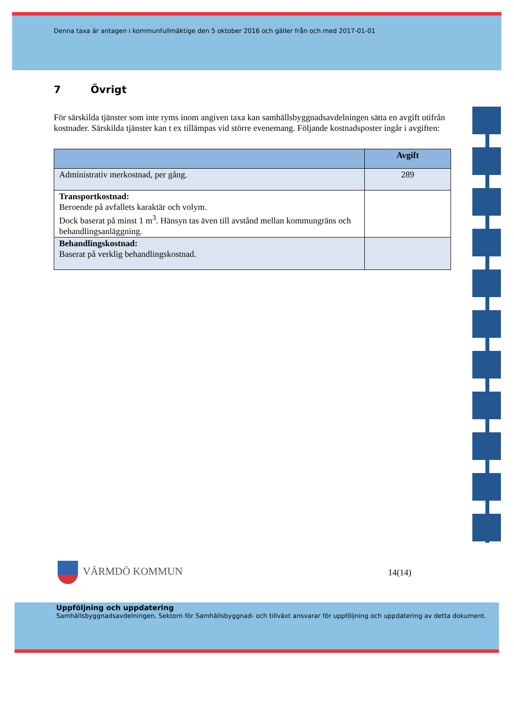Denna taxa är antagen i kommunfullmäktige den 5 oktober 2016 och gäller från och med 2017-01-01
7 Övrigt
För särskilda tjänster som inte ryms inom angiven taxa kan samhällsbyggnadsavdelningen sätta en avgift utifrån kostnader. Särskilda tjänster kan t ex tillämpas vid större evenemang. Följande kostnadsposter ingår i avgiften:
| | Avgift |
| --- | --- |
| Administrativ merkostnad, per gång. | 289 |
| Transportkostnad: Beroende på avfallets karaktär och volym. Dock baserat på minst 1 m<sup>3</sup>. Hänsyn tas även till avstånd mellan kommungräns och behandlingsanläggning. | |
| Behandlingskostnad: Baserat på verklig behandlingskostnad. | |
VÄRMDÖ KOMMUN
14(14)
Uppföljning och uppdatering
Samhällsbyggnadsavdelningen, Sektorn för Samhällsbyggnad- och tillväxt ansvarar för uppföljning och uppdatering av detta dokument.